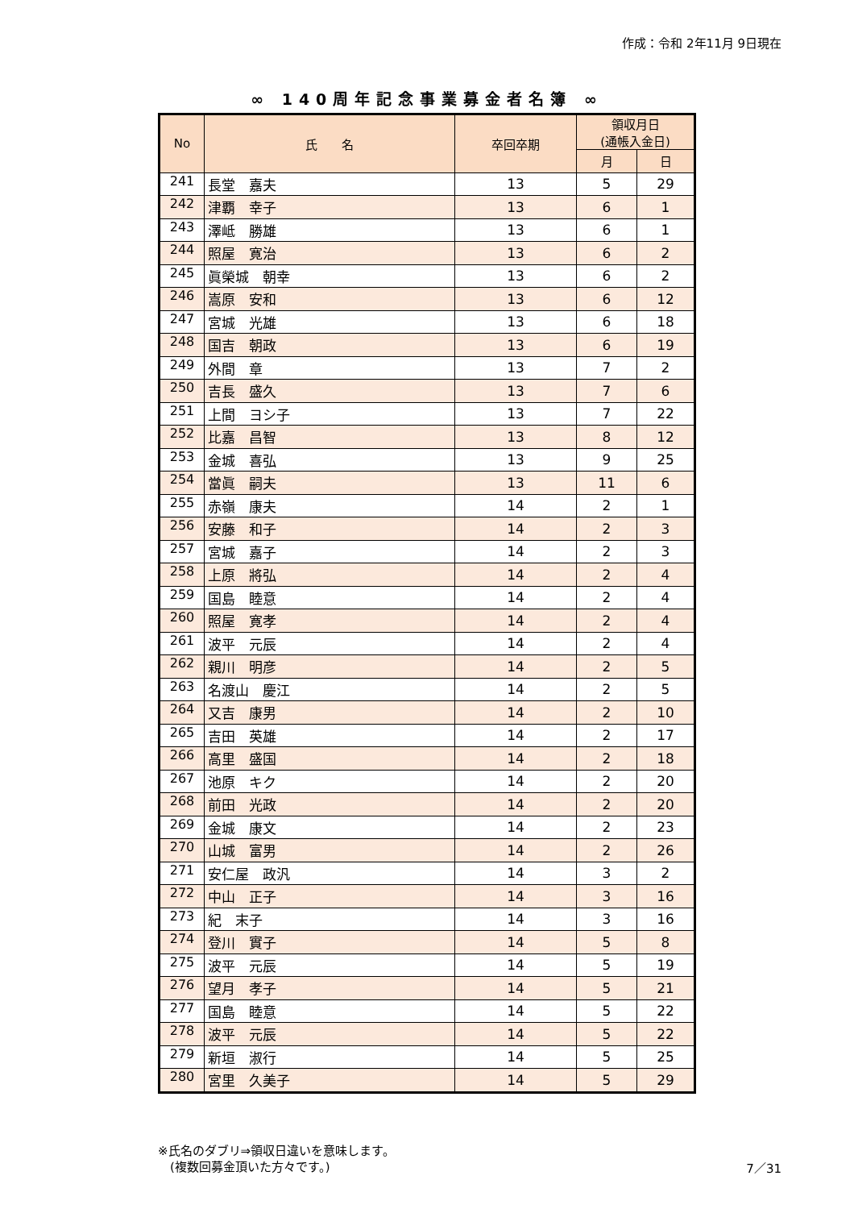作成：令和 2年11月 9日現在
∞ 140周年記念事業募金者名簿 ∞
| No | 氏 名 | 卒回卒期 | 領収月日 (通帳入金日) | |
| --- | --- | --- | --- | --- |
| | | | 月 | 日 |
| 241 | 長堂 嘉夫 | 13 | 5 | 29 |
| 242 | 津覇 幸子 | 13 | 6 | 1 |
| 243 | 澤岻 勝雄 | 13 | 6 | 1 |
| 244 | 照屋 寛治 | 13 | 6 | 2 |
| 245 | 眞榮城 朝幸 | 13 | 6 | 2 |
| 246 | 嵩原 安和 | 13 | 6 | 12 |
| 247 | 宮城 光雄 | 13 | 6 | 18 |
| 248 | 国吉 朝政 | 13 | 6 | 19 |
| 249 | 外間 章 | 13 | 7 | 2 |
| 250 | 吉長 盛久 | 13 | 7 | 6 |
| 251 | 上間 ヨシ子 | 13 | 7 | 22 |
| 252 | 比嘉 昌智 | 13 | 8 | 12 |
| 253 | 金城 喜弘 | 13 | 9 | 25 |
| 254 | 當眞 嗣夫 | 13 | 11 | 6 |
| 255 | 赤嶺 康夫 | 14 | 2 | 1 |
| 256 | 安藤 和子 | 14 | 2 | 3 |
| 257 | 宮城 嘉子 | 14 | 2 | 3 |
| 258 | 上原 將弘 | 14 | 2 | 4 |
| 259 | 国島 睦意 | 14 | 2 | 4 |
| 260 | 照屋 寛孝 | 14 | 2 | 4 |
| 261 | 波平 元辰 | 14 | 2 | 4 |
| 262 | 親川 明彦 | 14 | 2 | 5 |
| 263 | 名渡山 慶江 | 14 | 2 | 5 |
| 264 | 又吉 康男 | 14 | 2 | 10 |
| 265 | 吉田 英雄 | 14 | 2 | 17 |
| 266 | 高里 盛国 | 14 | 2 | 18 |
| 267 | 池原 キク | 14 | 2 | 20 |
| 268 | 前田 光政 | 14 | 2 | 20 |
| 269 | 金城 康文 | 14 | 2 | 23 |
| 270 | 山城 富男 | 14 | 2 | 26 |
| 271 | 安仁屋 政汎 | 14 | 3 | 2 |
| 272 | 中山 正子 | 14 | 3 | 16 |
| 273 | 紀 末子 | 14 | 3 | 16 |
| 274 | 登川 實子 | 14 | 5 | 8 |
| 275 | 波平 元辰 | 14 | 5 | 19 |
| 276 | 望月 孝子 | 14 | 5 | 21 |
| 277 | 国島 睦意 | 14 | 5 | 22 |
| 278 | 波平 元辰 | 14 | 5 | 22 |
| 279 | 新垣 淑行 | 14 | 5 | 25 |
| 280 | 宮里 久美子 | 14 | 5 | 29 |
※氏名のダブリ⇒領収日違いを意味します。
　(複数回募金頂いた方々です。)
7／31